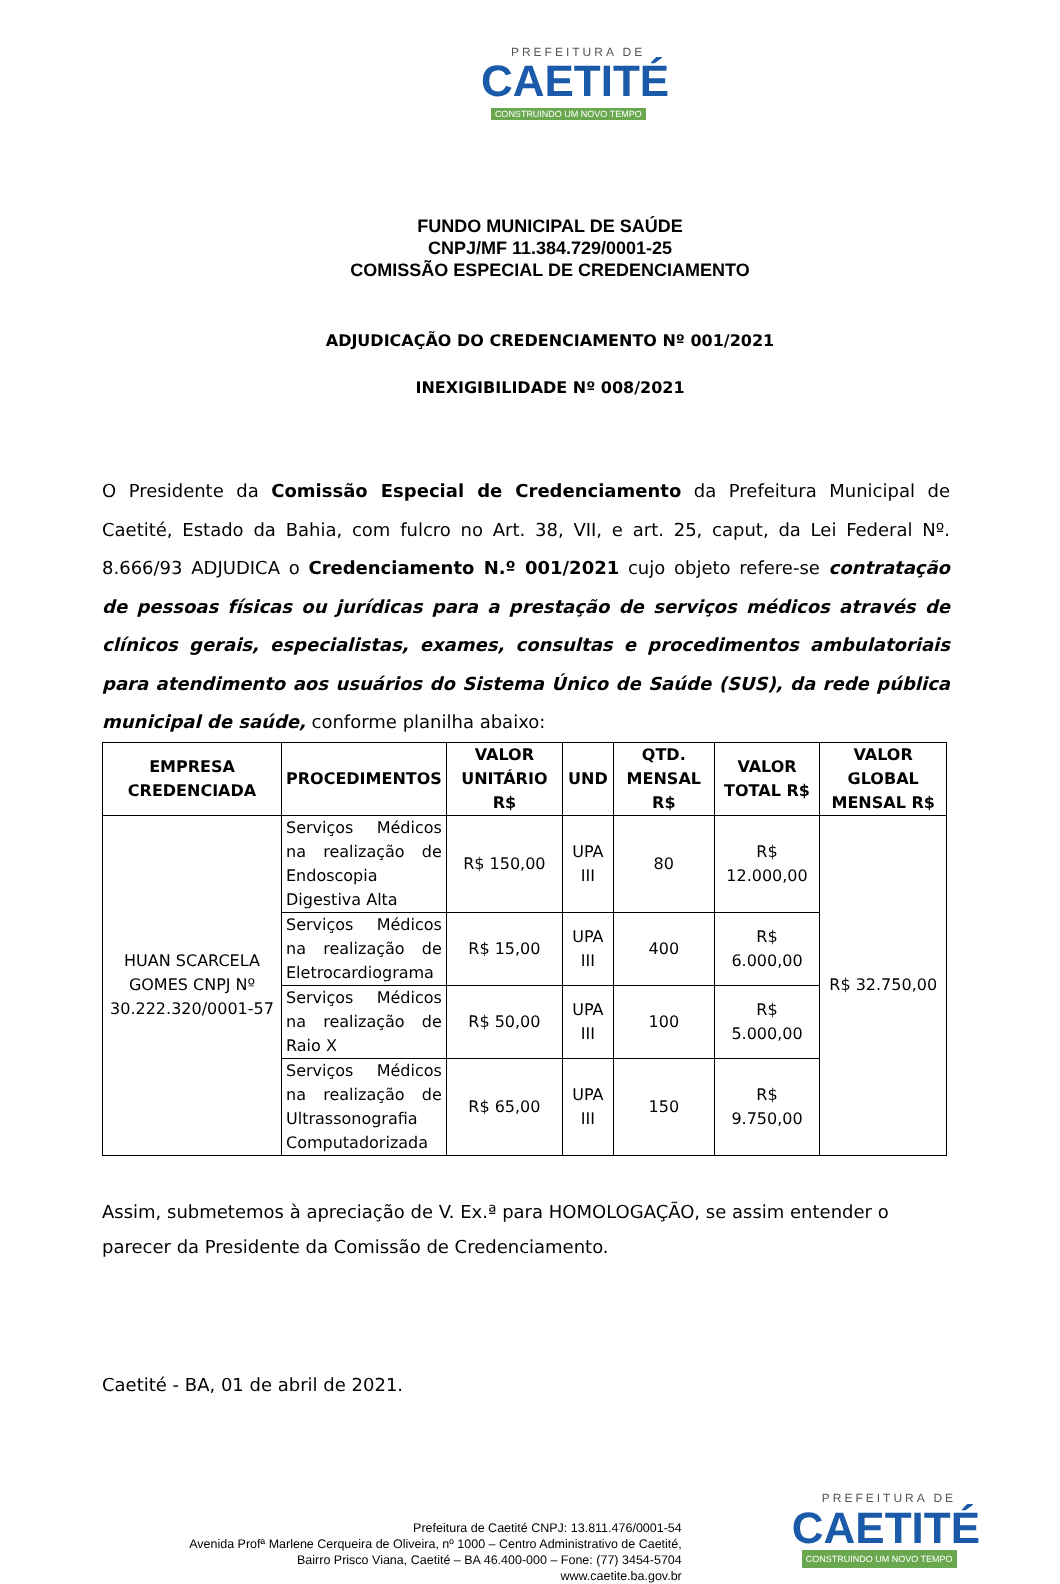PREFEITURA DE
CAETITÉ
CONSTRUINDO UM NOVO TEMPO
FUNDO MUNICIPAL DE SAÚDE
CNPJ/MF 11.384.729/0001-25
COMISSÃO ESPECIAL DE CREDENCIAMENTO
ADJUDICAÇÃO DO CREDENCIAMENTO Nº 001/2021
INEXIGIBILIDADE Nº 008/2021
O Presidente da Comissão Especial de Credenciamento da Prefeitura Municipal de Caetité, Estado da Bahia, com fulcro no Art. 38, VII, e art. 25, caput, da Lei Federal Nº. 8.666/93 ADJUDICA o Credenciamento N.º 001/2021 cujo objeto refere-se contratação de pessoas físicas ou jurídicas para a prestação de serviços médicos através de clínicos gerais, especialistas, exames, consultas e procedimentos ambulatoriais para atendimento aos usuários do Sistema Único de Saúde (SUS), da rede pública municipal de saúde, conforme planilha abaixo:
| EMPRESA CREDENCIADA | PROCEDIMENTOS | VALOR UNITÁRIO R$ | UND | QTD. MENSAL R$ | VALOR TOTAL R$ | VALOR GLOBAL MENSAL R$ |
| --- | --- | --- | --- | --- | --- | --- |
| HUAN SCARCELA GOMES CNPJ Nº 30.222.320/0001-57 | Serviços Médicos na realização de Endoscopia Digestiva Alta | R$ 150,00 | UPA III | 80 | R$ 12.000,00 | R$ 32.750,00 |
| | Serviços Médicos na realização de Eletrocardiograma | R$ 15,00 | UPA III | 400 | R$ 6.000,00 | |
| | Serviços Médicos na realização de Raio X | R$ 50,00 | UPA III | 100 | R$ 5.000,00 | |
| | Serviços Médicos na realização de Ultrassonografia Computadorizada | R$ 65,00 | UPA III | 150 | R$ 9.750,00 | |
Assim, submetemos à apreciação de V. Ex.ª para HOMOLOGAÇÃO, se assim entender o parecer da Presidente da Comissão de Credenciamento.
Caetité - BA, 01 de abril de 2021.
Prefeitura de Caetité CNPJ: 13.811.476/0001-54
Avenida Profª Marlene Cerqueira de Oliveira, nº 1000 – Centro Administrativo de Caetité,
Bairro Prisco Viana, Caetité – BA 46.400-000 – Fone: (77) 3454-5704
www.caetite.ba.gov.br
PREFEITURA DE
CAETITÉ
CONSTRUINDO UM NOVO TEMPO